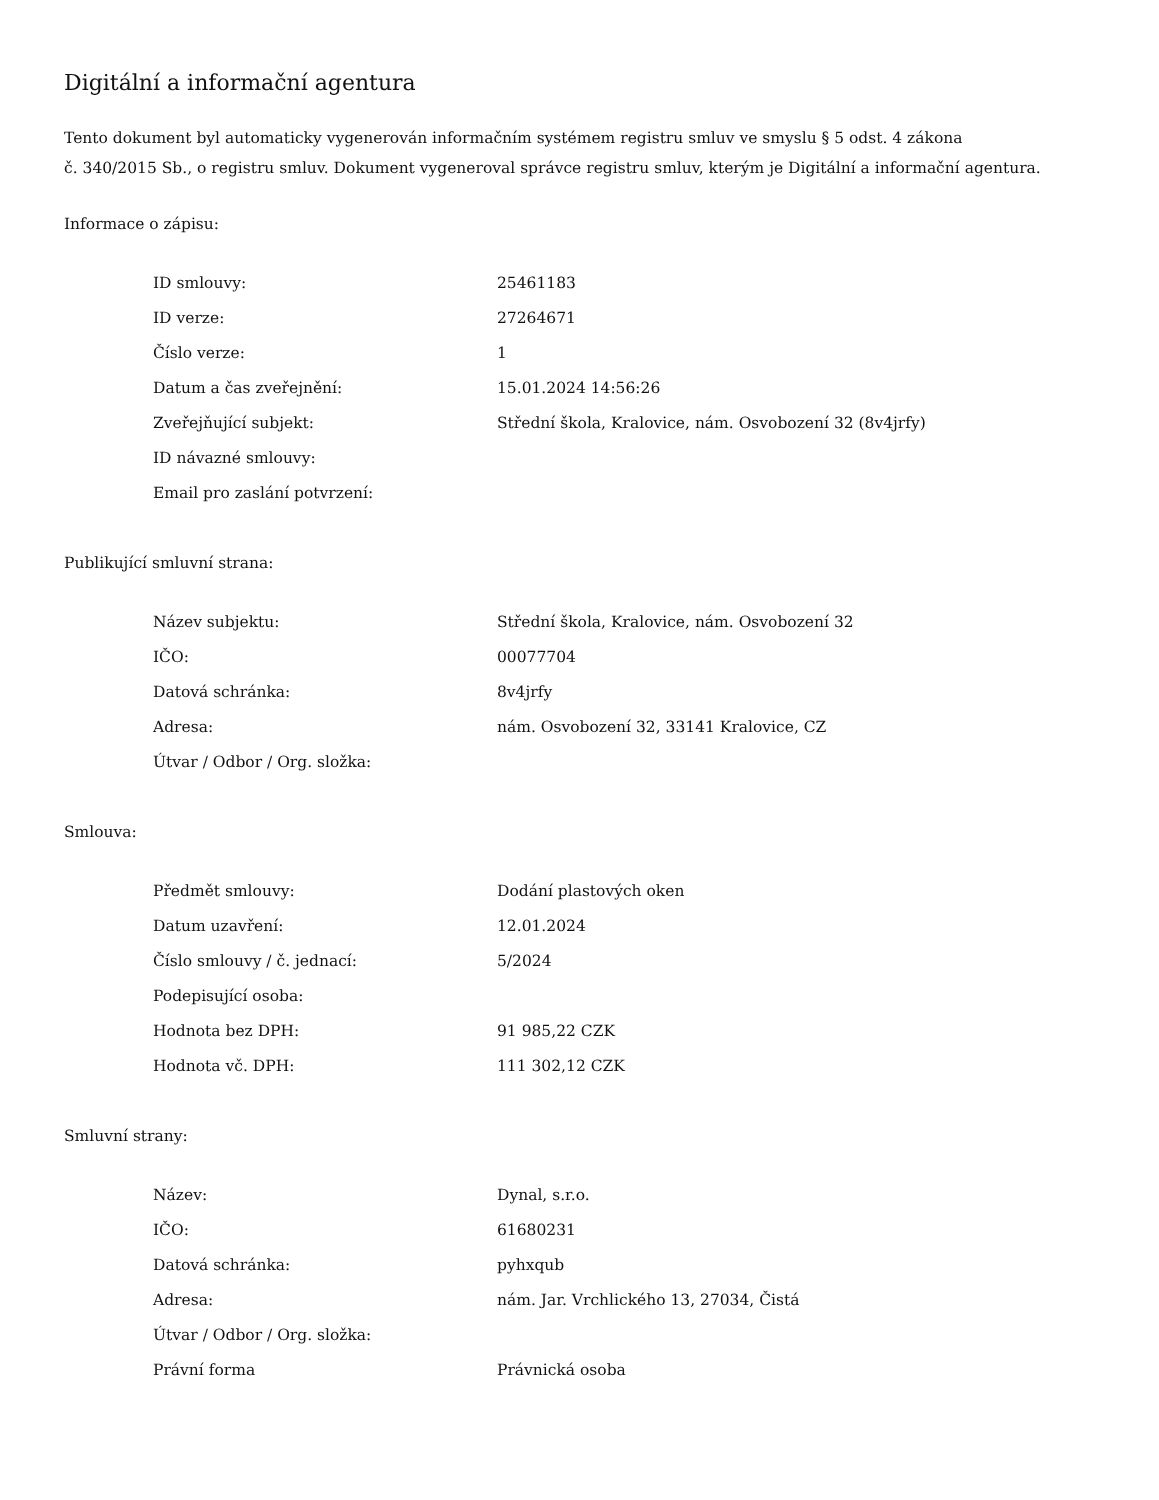Digitální a informační agentura
Tento dokument byl automaticky vygenerován informačním systémem registru smluv ve smyslu § 5 odst. 4 zákona
č. 340/2015 Sb., o registru smluv. Dokument vygeneroval správce registru smluv, kterým je Digitální a informační agentura.
Informace o zápisu:
| ID smlouvy: | 25461183 |
| ID verze: | 27264671 |
| Číslo verze: | 1 |
| Datum a čas zveřejnění: | 15.01.2024 14:56:26 |
| Zveřejňující subjekt: | Střední škola, Kralovice, nám. Osvobození 32 (8v4jrfy) |
| ID návazné smlouvy: | |
| Email pro zaslání potvrzení: | |
Publikující smluvní strana:
| Název subjektu: | Střední škola, Kralovice, nám. Osvobození 32 |
| IČO: | 00077704 |
| Datová schránka: | 8v4jrfy |
| Adresa: | nám. Osvobození 32, 33141 Kralovice, CZ |
| Útvar / Odbor / Org. složka: | |
Smlouva:
| Předmět smlouvy: | Dodání plastových oken |
| Datum uzavření: | 12.01.2024 |
| Číslo smlouvy / č. jednací: | 5/2024 |
| Podepisující osoba: | |
| Hodnota bez DPH: | 91 985,22 CZK |
| Hodnota vč. DPH: | 111 302,12 CZK |
Smluvní strany:
| Název: | Dynal, s.r.o. |
| IČO: | 61680231 |
| Datová schránka: | pyhxqub |
| Adresa: | nám. Jar. Vrchlického 13, 27034, Čistá |
| Útvar / Odbor / Org. složka: | |
| Právní forma | Právnická osoba |